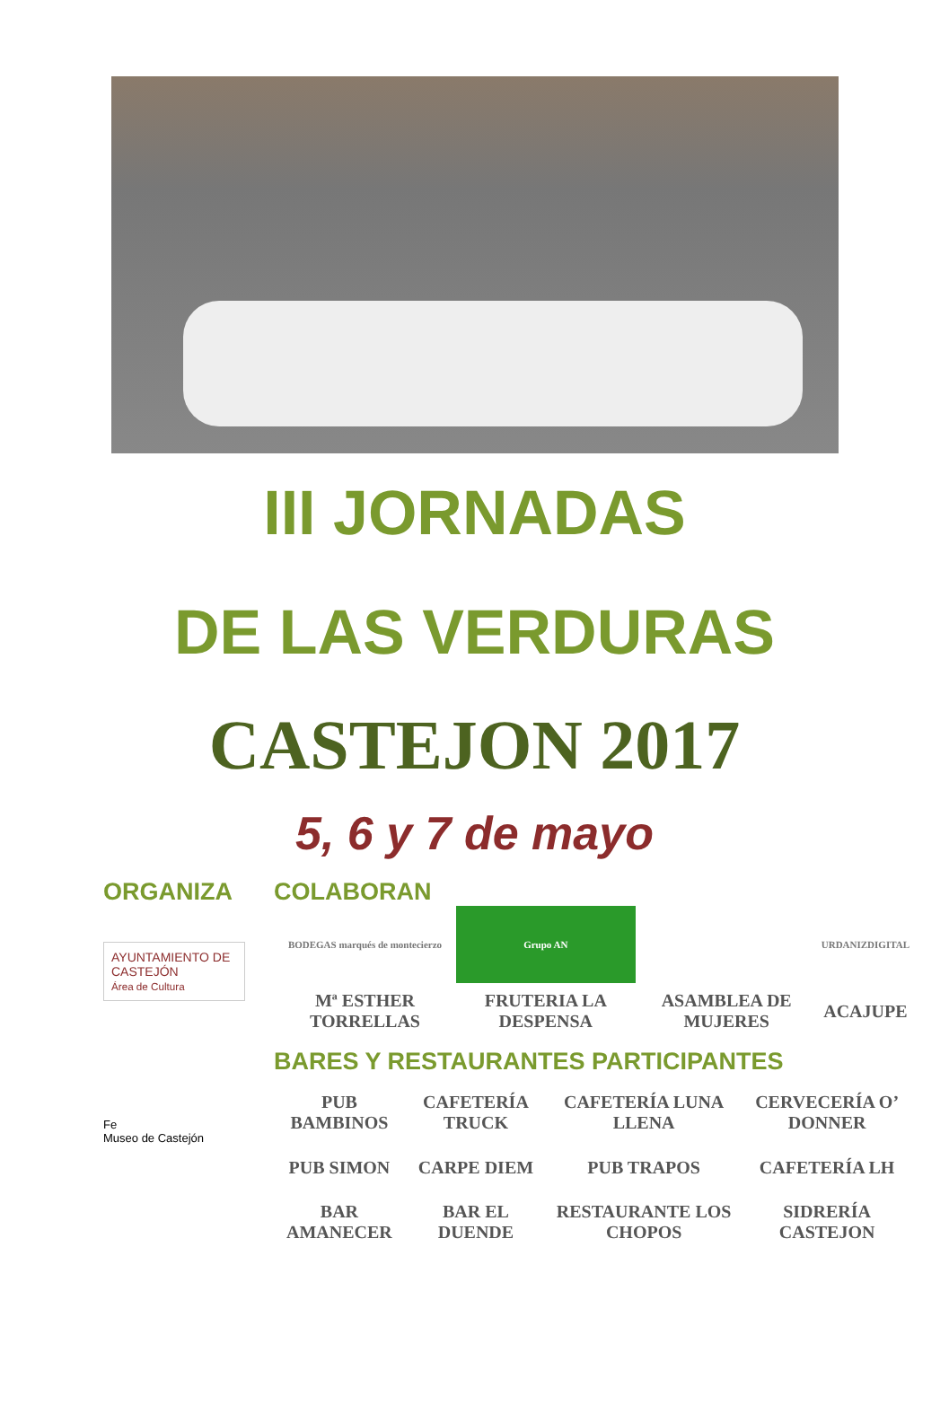III JORNADAS
DE LAS VERDURAS
CASTEJON 2017
5, 6 y 7 de mayo
ORGANIZA
AYUNTAMIENTO DE
CASTEJÓN
Área de Cultura
Fe
Museo de Castejón
COLABORAN
| BODEGAS marqués de montecierzo | Grupo AN | | URDANIZDIGITAL |
| Mª ESTHER TORRELLAS | FRUTERIA LA DESPENSA | ASAMBLEA DE MUJERES | ACAJUPE |
BARES Y RESTAURANTES PARTICIPANTES
| PUB BAMBINOS | CAFETERÍA TRUCK | CAFETERÍA LUNA LLENA | CERVECERÍA O’ DONNER |
| PUB SIMON | CARPE DIEM | PUB TRAPOS | CAFETERÍA LH |
| BAR AMANECER | BAR EL DUENDE | RESTAURANTE LOS CHOPOS | SIDRERÍA CASTEJON |